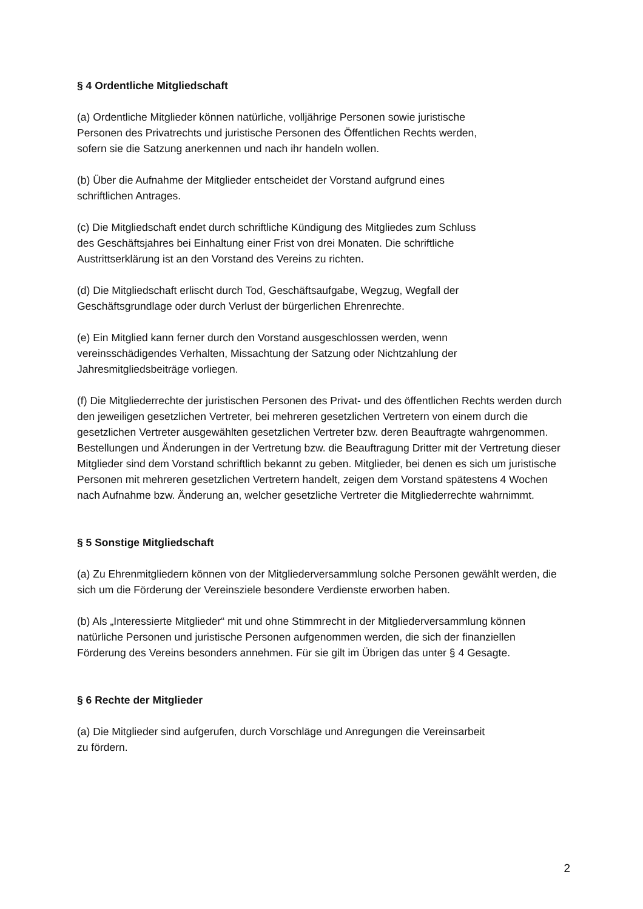§ 4 Ordentliche Mitgliedschaft
(a) Ordentliche Mitglieder können natürliche, volljährige Personen sowie juristische
Personen des Privatrechts und juristische Personen des Öffentlichen Rechts werden,
sofern sie die Satzung anerkennen und nach ihr handeln wollen.
(b) Über die Aufnahme der Mitglieder entscheidet der Vorstand aufgrund eines
schriftlichen Antrages.
(c) Die Mitgliedschaft endet durch schriftliche Kündigung des Mitgliedes zum Schluss
des Geschäftsjahres bei Einhaltung einer Frist von drei Monaten. Die schriftliche
Austrittserklärung ist an den Vorstand des Vereins zu richten.
(d) Die Mitgliedschaft erlischt durch Tod, Geschäftsaufgabe, Wegzug, Wegfall der
Geschäftsgrundlage oder durch Verlust der bürgerlichen Ehrenrechte.
(e) Ein Mitglied kann ferner durch den Vorstand ausgeschlossen werden, wenn
vereinsschädigendes Verhalten, Missachtung der Satzung oder Nichtzahlung der
Jahresmitgliedsbeiträge vorliegen.
(f) Die Mitgliederrechte der juristischen Personen des Privat- und des öffentlichen Rechts werden durch den jeweiligen gesetzlichen Vertreter, bei mehreren gesetzlichen Vertretern von einem durch die gesetzlichen Vertreter ausgewählten gesetzlichen Vertreter bzw. deren Beauftragte wahrgenommen. Bestellungen und Änderungen in der Vertretung bzw. die Beauftragung Dritter mit der Vertretung dieser Mitglieder sind dem Vorstand schriftlich bekannt zu geben. Mitglieder, bei denen es sich um juristische Personen mit mehreren gesetzlichen Vertretern handelt, zeigen dem Vorstand spätestens 4 Wochen nach Aufnahme bzw. Änderung an, welcher gesetzliche Vertreter die Mitgliederrechte wahrnimmt.
§ 5 Sonstige Mitgliedschaft
(a) Zu Ehrenmitgliedern können von der Mitgliederversammlung solche Personen gewählt werden, die sich um die Förderung der Vereinsziele besondere Verdienste erworben haben.
(b) Als „Interessierte Mitglieder“ mit und ohne Stimmrecht in der Mitgliederversammlung können natürliche Personen und juristische Personen aufgenommen werden, die sich der finanziellen Förderung des Vereins besonders annehmen. Für sie gilt im Übrigen das unter § 4 Gesagte.
§ 6 Rechte der Mitglieder
(a) Die Mitglieder sind aufgerufen, durch Vorschläge und Anregungen die Vereinsarbeit
zu fördern.
2